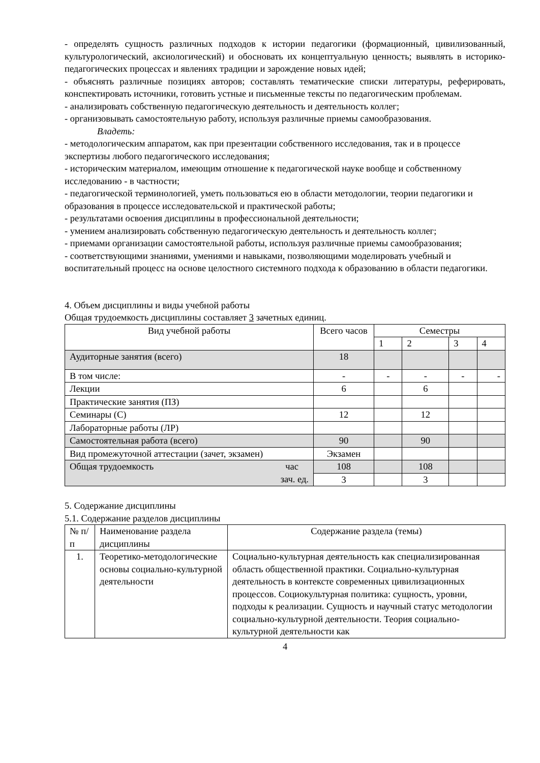- определять сущность различных подходов к истории педагогики (формационный, цивилизованный, культурологический, аксиологический) и обосновать их концептуальную ценность; выявлять в историко-педагогических процессах и явлениях традиции и зарождение новых идей;
- объяснять различные позициях авторов; составлять тематические списки литературы, реферировать, конспектировать источники, готовить устные и письменные тексты по педагогическим проблемам.
- анализировать собственную педагогическую деятельность и деятельность коллег;
- организовывать самостоятельную работу, используя различные приемы самообразования.
Владеть:
- методологическим аппаратом, как при презентации собственного исследования, так и в процессе экспертизы любого педагогического исследования;
- историческим материалом, имеющим отношение к педагогической науке вообще и собственному исследованию - в частности;
- педагогической терминологией, уметь пользоваться ею в области методологии, теории педагогики и образования в процессе исследовательской и практической работы;
- результатами освоения дисциплины в профессиональной деятельности;
- умением анализировать собственную педагогическую деятельность и деятельность коллег;
- приемами организации самостоятельной работы, используя различные приемы самообразования;
- соответствующими знаниями, умениями и навыками, позволяющими моделировать учебный и воспитательный процесс на основе целостного системного подхода к образованию в области педагогики.
4. Объем дисциплины и виды учебной работы
Общая трудоемкость дисциплины составляет 3 зачетных единиц.
| Вид учебной работы | Всего часов | Семестры | | | |
| --- | --- | --- | --- | --- | --- |
| | | 1 | 2 | 3 | 4 |
| Аудиторные занятия (всего) | 18 | | | | |
| В том числе: | - | - | - | - | - |
| Лекции | 6 | | 6 | | |
| Практические занятия (ПЗ) | | | | | |
| Семинары (С) | 12 | | 12 | | |
| Лабораторные работы (ЛР) | | | | | |
| Самостоятельная работа (всего) | 90 | | 90 | | |
| Вид промежуточной аттестации (зачет, экзамен) | Экзамен | | | | |
| Общая трудоемкость час зач. ед. | 108 | | 108 | | |
| | 3 | | 3 | | |
5. Содержание дисциплины
5.1. Содержание разделов дисциплины
| № п/п | Наименование раздела дисциплины | Содержание раздела (темы) |
| 1. | Теоретико-методологические основы социально-культурной деятельности | Социально-культурная деятельность как специализированная область общественной практики. Социально-культурная деятельность в контексте современных цивилизационных процессов. Социокультурная политика: сущность, уровни, подходы к реализации. Сущность и научный статус методологии социально-культурной деятельности. Теория социально-культурной деятельности как |
4